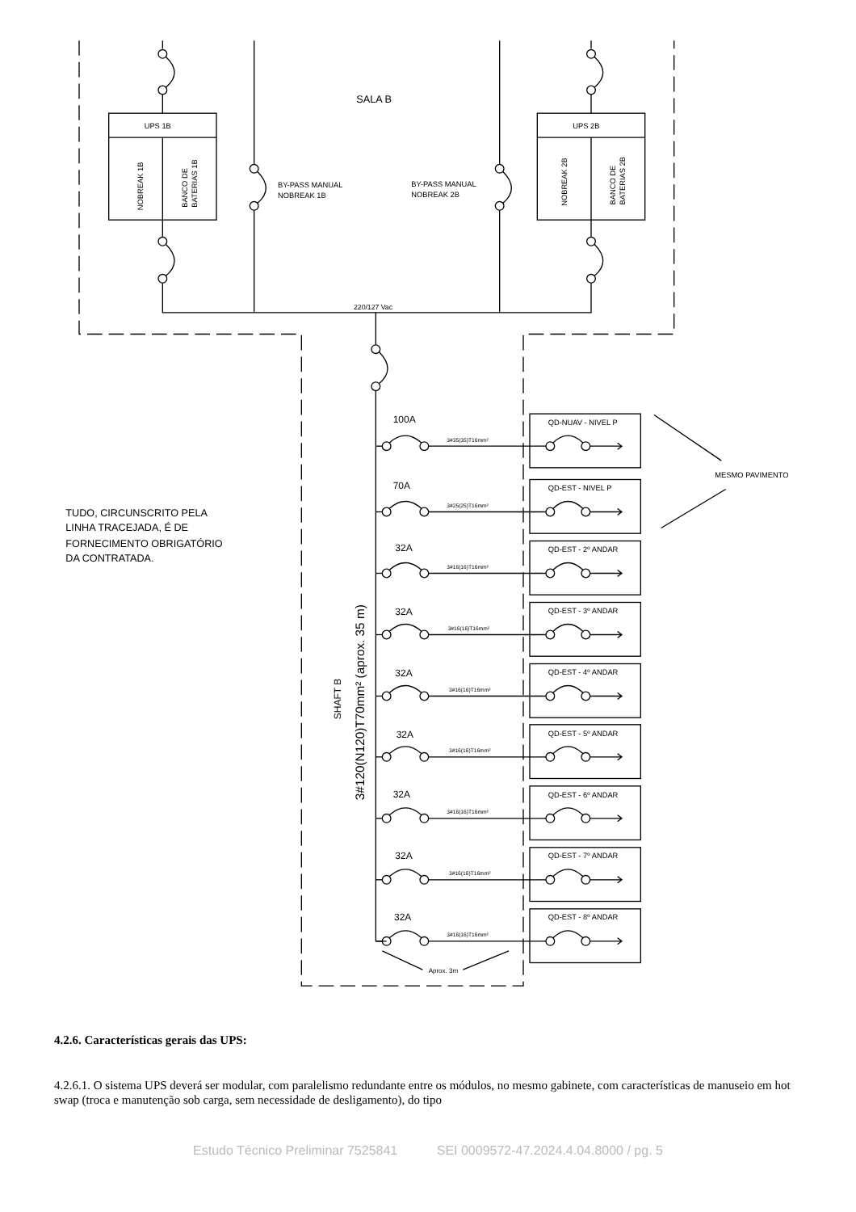SALA B
UPS 1B
UPS 2B
NOBREAK 1B
BANCO DE
BATERIAS 1B
NOBREAK 2B
BANCO DE
BATERIAS 2B
BY-PASS MANUAL
NOBREAK 1B
BY-PASS MANUAL
NOBREAK 2B
220/127 Vac
MESMO PAVIMENTO
TUDO, CIRCUNSCRITO PELA
LINHA TRACEJADA, É DE
FORNECIMENTO OBRIGATÓRIO
DA CONTRATADA.
SHAFT B
3#120(N120)T70mm² (aprox. 35 m)
Aprox. 3m
100A
3#35(35)T16mm²
QD-NUAV - NIVEL P
70A
3#25(25)T16mm²
QD-EST - NIVEL P
32A
3#16(16)T16mm²
QD-EST - 2º ANDAR
32A
3#16(16)T16mm²
QD-EST - 3º ANDAR
32A
3#16(16)T16mm²
QD-EST - 4º ANDAR
32A
3#16(16)T16mm²
QD-EST - 5º ANDAR
32A
3#16(16)T16mm²
QD-EST - 6º ANDAR
32A
3#16(16)T16mm²
QD-EST - 7º ANDAR
32A
3#16(16)T16mm²
QD-EST - 8º ANDAR
4.2.6. Características gerais das UPS:
4.2.6.1. O sistema UPS deverá ser modular, com paralelismo redundante entre os módulos, no mesmo gabinete, com características de manuseio em hot swap (troca e manutenção sob carga, sem necessidade de desligamento), do tipo
Estudo Técnico Preliminar 7525841 SEI 0009572-47.2024.4.04.8000 / pg. 5